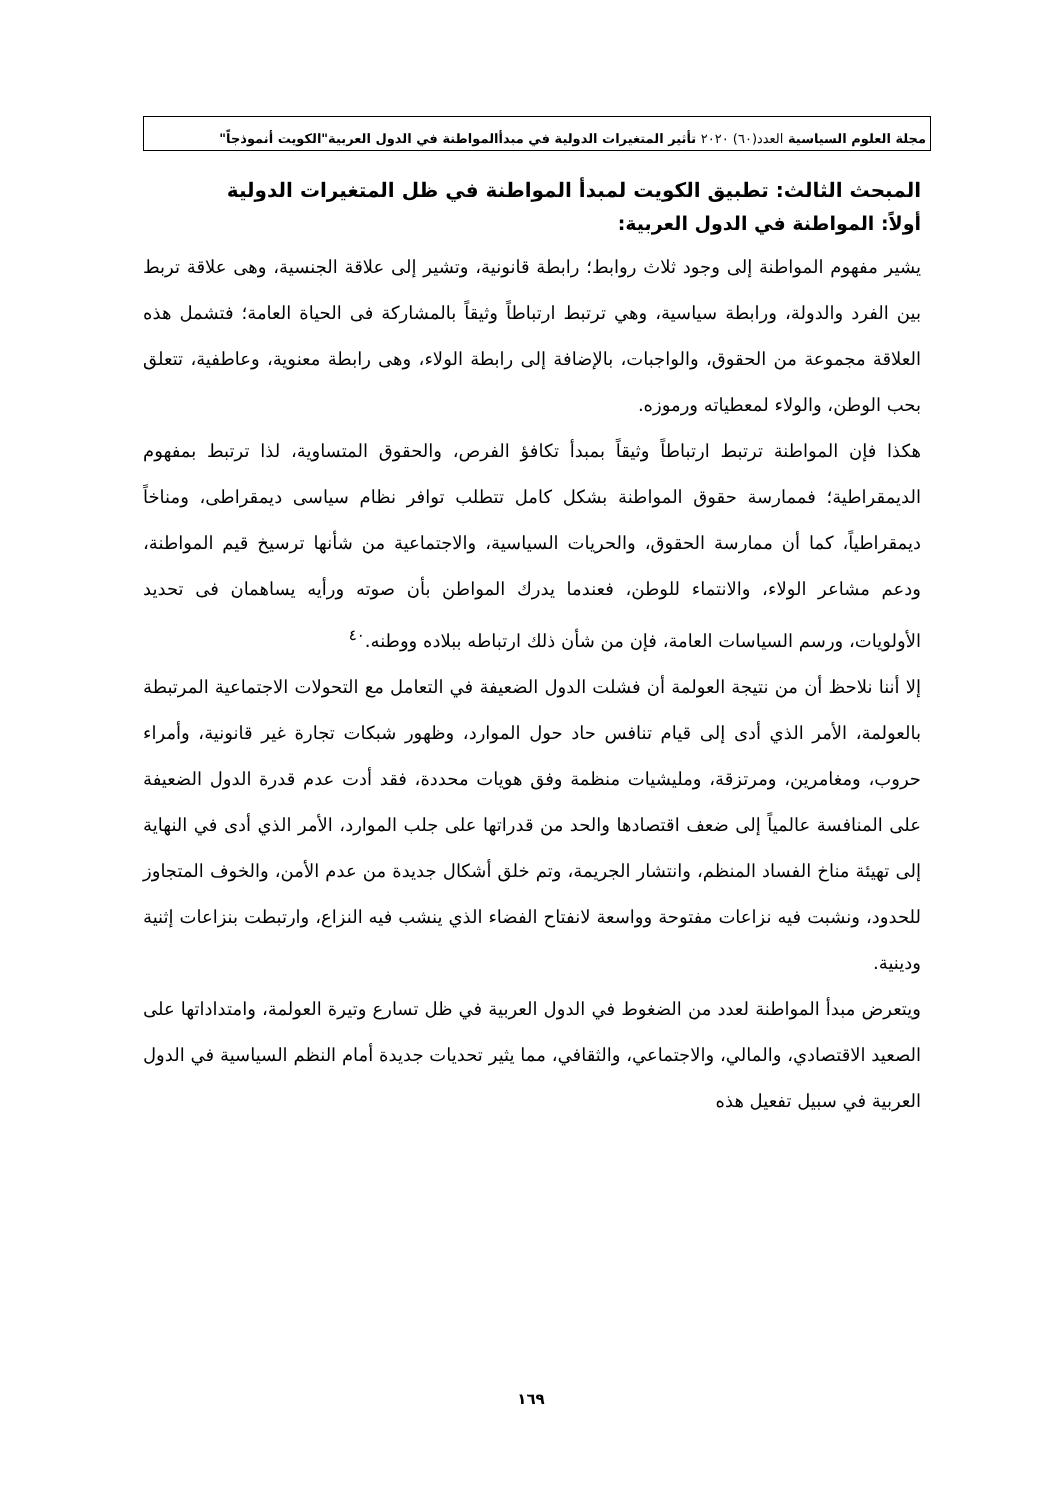مجلة العلوم السياسية العدد(٦٠) ٢٠٢٠ تأثير المتغيرات الدولية في مبدأالمواطنة في الدول العربية"الكويت أنموذجاً"
المبحث الثالث: تطبيق الكويت لمبدأ المواطنة في ظل المتغيرات الدولية
أولاً: المواطنة في الدول العربية:
يشير مفهوم المواطنة إلى وجود ثلاث روابط؛ رابطة قانونية، وتشير إلى علاقة الجنسية، وهى علاقة تربط بين الفرد والدولة، ورابطة سياسية، وهي ترتبط ارتباطاً وثيقاً بالمشاركة فى الحياة العامة؛ فتشمل هذه العلاقة مجموعة من الحقوق، والواجبات، بالإضافة إلى رابطة الولاء، وهى رابطة معنوية، وعاطفية، تتعلق بحب الوطن، والولاء لمعطياته ورموزه.
هكذا فإن المواطنة ترتبط ارتباطاً وثيقاً بمبدأ تكافؤ الفرص، والحقوق المتساوية، لذا ترتبط بمفهوم الديمقراطية؛ فممارسة حقوق المواطنة بشكل كامل تتطلب توافر نظام سياسى ديمقراطى، ومناخاً ديمقراطياً، كما أن ممارسة الحقوق، والحريات السياسية، والاجتماعية من شأنها ترسيخ قيم المواطنة، ودعم مشاعر الولاء، والانتماء للوطن، فعندما يدرك المواطن بأن صوته ورأيه يساهمان فى تحديد الأولويات، ورسم السياسات العامة، فإن من شأن ذلك ارتباطه ببلاده ووطنه.<sup>٤٠</sup>
إلا أننا نلاحظ أن من نتيجة العولمة أن فشلت الدول الضعيفة في التعامل مع التحولات الاجتماعية المرتبطة بالعولمة، الأمر الذي أدى إلى قيام تنافس حاد حول الموارد، وظهور شبكات تجارة غير قانونية، وأمراء حروب، ومغامرين، ومرتزقة، ومليشيات منظمة وفق هويات محددة، فقد أدت عدم قدرة الدول الضعيفة على المنافسة عالمياً إلى ضعف اقتصادها والحد من قدراتها على جلب الموارد، الأمر الذي أدى في النهاية إلى تهيئة مناخ الفساد المنظم، وانتشار الجريمة، وتم خلق أشكال جديدة من عدم الأمن، والخوف المتجاوز للحدود، ونشبت فيه نزاعات مفتوحة وواسعة لانفتاح الفضاء الذي ينشب فيه النزاع، وارتبطت بنزاعات إثنية ودينية.
ويتعرض مبدأ المواطنة لعدد من الضغوط في الدول العربية في ظل تسارع وتيرة العولمة، وامتداداتها على الصعيد الاقتصادي، والمالي، والاجتماعي، والثقافي، مما يثير تحديات جديدة أمام النظم السياسية في الدول العربية في سبيل تفعيل هذه
١٦٩